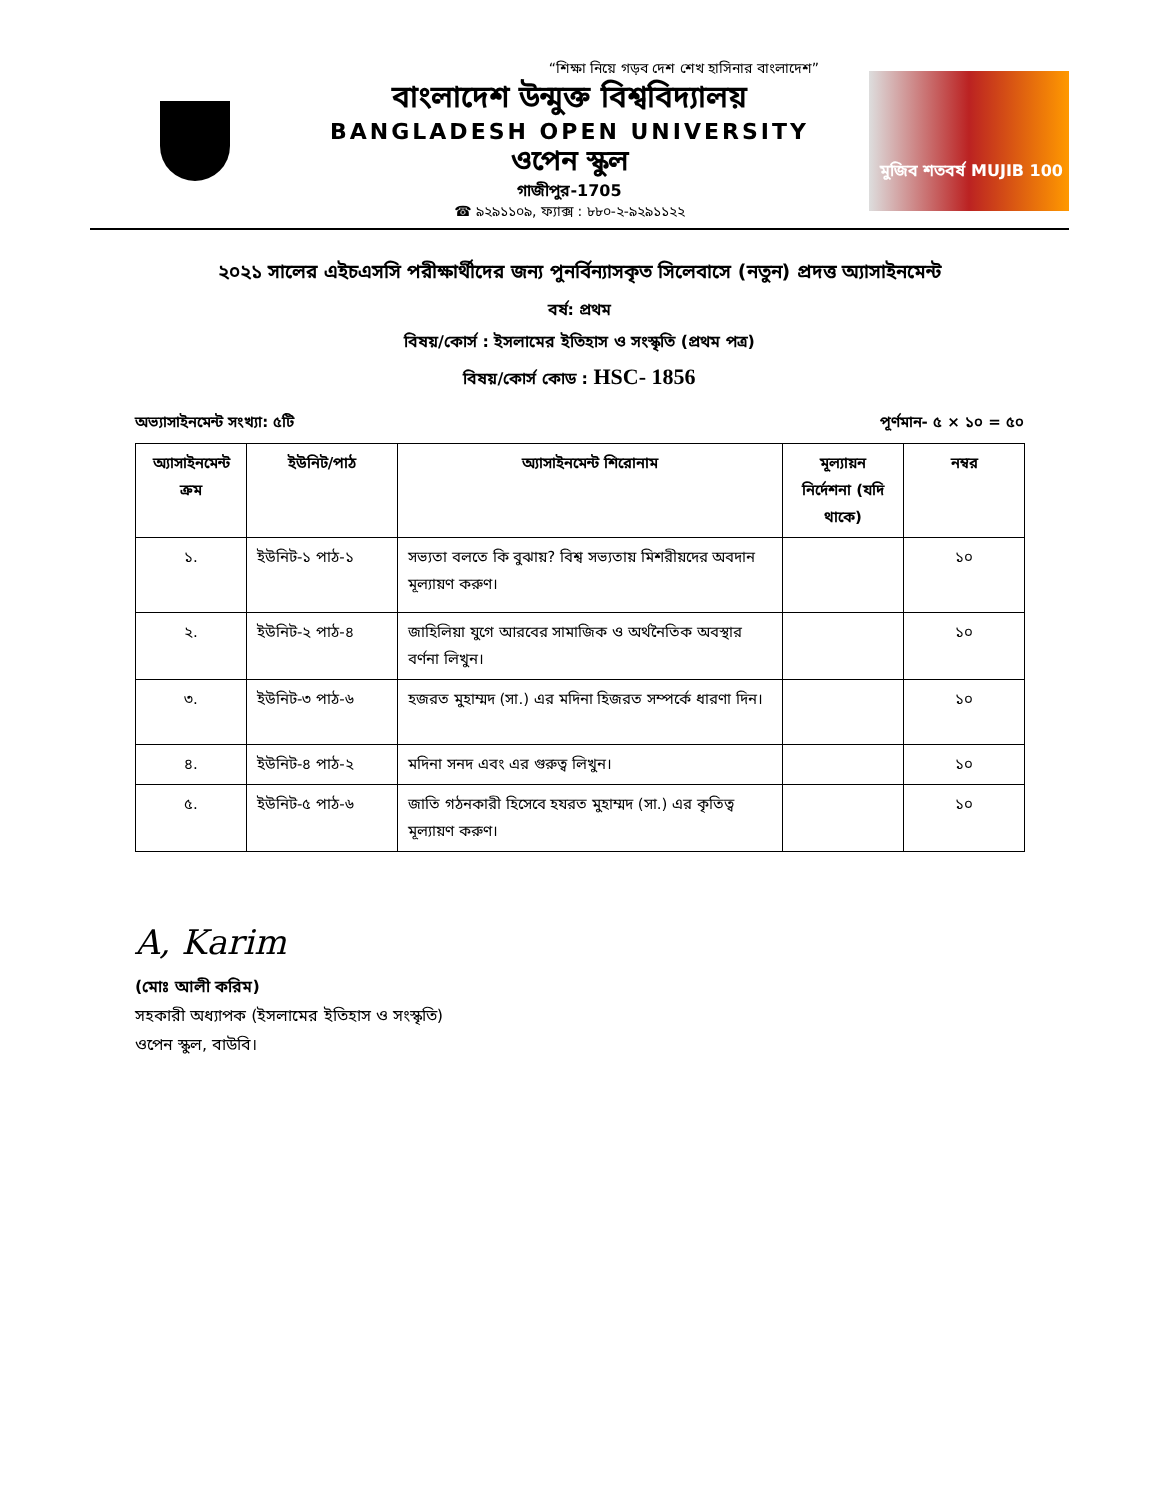“শিক্ষা নিয়ে গড়ব দেশ শেখ হাসিনার বাংলাদেশ”
বাংলাদেশ উন্মুক্ত বিশ্ববিদ্যালয়
BANGLADESH OPEN UNIVERSITY
ওপেন স্কুল
গাজীপুর-1705
☎ ৯২৯১১০৯, ফ্যাক্স : ৮৮০-২-৯২৯১১২২
মুজিব শতবর্ষ MUJIB 100
২০২১ সালের এইচএসসি পরীক্ষার্থীদের জন্য পুনর্বিন্যাসকৃত সিলেবাসে (নতুন) প্রদত্ত অ্যাসাইনমেন্ট
বর্ষ: প্রথম
বিষয়/কোর্স : ইসলামের ইতিহাস ও সংস্কৃতি (প্রথম পত্র)
বিষয়/কোর্স কোড : HSC- 1856
অভ্যাসাইনমেন্ট সংখ্যা: ৫টি পূর্ণমান- ৫ × ১০ = ৫০
| অ্যাসাইনমেন্ট ক্রম | ইউনিট/পাঠ | অ্যাসাইনমেন্ট শিরোনাম | মূল্যায়ন নির্দেশনা (যদি থাকে) | নম্বর |
| --- | --- | --- | --- | --- |
| ১. | ইউনিট-১ পাঠ-১ | সভ্যতা বলতে কি বুঝায়? বিশ্ব সভ্যতায় মিশরীয়দের অবদান মূল্যায়ণ করুণ। | | ১০ |
| ২. | ইউনিট-২ পাঠ-৪ | জাহিলিয়া যুগে আরবের সামাজিক ও অর্থনৈতিক অবস্থার বর্ণনা লিখুন। | | ১০ |
| ৩. | ইউনিট-৩ পাঠ-৬ | হজরত মুহাম্মদ (সা.) এর মদিনা হিজরত সম্পর্কে ধারণা দিন। | | ১০ |
| ৪. | ইউনিট-৪ পাঠ-২ | মদিনা সনদ এবং এর গুরুত্ব লিখুন। | | ১০ |
| ৫. | ইউনিট-৫ পাঠ-৬ | জাতি গঠনকারী হিসেবে হযরত মুহাম্মদ (সা.) এর কৃতিত্ব মূল্যায়ণ করুণ। | | ১০ |
A, Karim
(মোঃ আলী করিম)
সহকারী অধ্যাপক (ইসলামের ইতিহাস ও সংস্কৃতি)
ওপেন স্কুল, বাউবি।